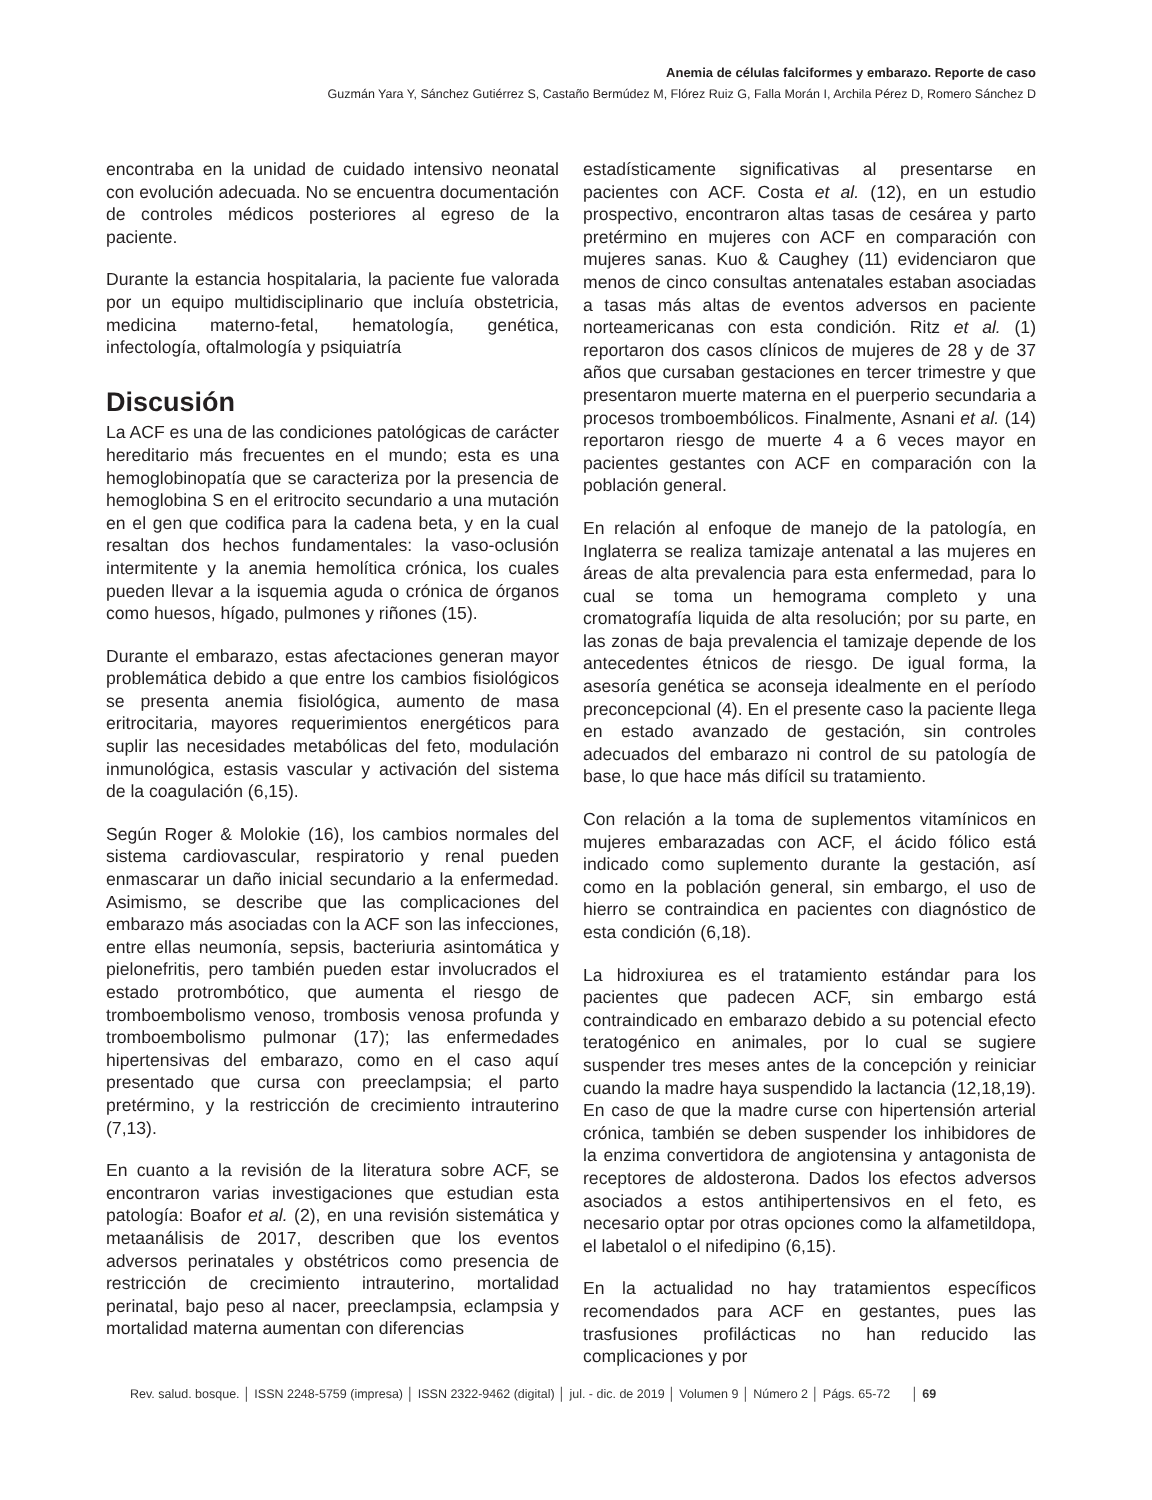Anemia de células falciformes y embarazo. Reporte de caso
Guzmán Yara Y, Sánchez Gutiérrez S, Castaño Bermúdez M, Flórez Ruiz G, Falla Morán I, Archila Pérez D, Romero Sánchez D
encontraba en la unidad de cuidado intensivo neonatal con evolución adecuada. No se encuentra documentación de controles médicos posteriores al egreso de la paciente.
Durante la estancia hospitalaria, la paciente fue valorada por un equipo multidisciplinario que incluía obstetricia, medicina materno-fetal, hematología, genética, infectología, oftalmología y psiquiatría
Discusión
La ACF es una de las condiciones patológicas de carácter hereditario más frecuentes en el mundo; esta es una hemoglobinopatía que se caracteriza por la presencia de hemoglobina S en el eritrocito secundario a una mutación en el gen que codifica para la cadena beta, y en la cual resaltan dos hechos fundamentales: la vaso-oclusión intermitente y la anemia hemolítica crónica, los cuales pueden llevar a la isquemia aguda o crónica de órganos como huesos, hígado, pulmones y riñones (15).
Durante el embarazo, estas afectaciones generan mayor problemática debido a que entre los cambios fisiológicos se presenta anemia fisiológica, aumento de masa eritrocitaria, mayores requerimientos energéticos para suplir las necesidades metabólicas del feto, modulación inmunológica, estasis vascular y activación del sistema de la coagulación (6,15).
Según Roger & Molokie (16), los cambios normales del sistema cardiovascular, respiratorio y renal pueden enmascarar un daño inicial secundario a la enfermedad. Asimismo, se describe que las complicaciones del embarazo más asociadas con la ACF son las infecciones, entre ellas neumonía, sepsis, bacteriuria asintomática y pielonefritis, pero también pueden estar involucrados el estado protrombótico, que aumenta el riesgo de tromboembolismo venoso, trombosis venosa profunda y tromboembolismo pulmonar (17); las enfermedades hipertensivas del embarazo, como en el caso aquí presentado que cursa con preeclampsia; el parto pretérmino, y la restricción de crecimiento intrauterino (7,13).
En cuanto a la revisión de la literatura sobre ACF, se encontraron varias investigaciones que estudian esta patología: Boafor et al. (2), en una revisión sistemática y metaanálisis de 2017, describen que los eventos adversos perinatales y obstétricos como presencia de restricción de crecimiento intrauterino, mortalidad perinatal, bajo peso al nacer, preeclampsia, eclampsia y mortalidad materna aumentan con diferencias
estadísticamente significativas al presentarse en pacientes con ACF. Costa et al. (12), en un estudio prospectivo, encontraron altas tasas de cesárea y parto pretérmino en mujeres con ACF en comparación con mujeres sanas. Kuo & Caughey (11) evidenciaron que menos de cinco consultas antenatales estaban asociadas a tasas más altas de eventos adversos en paciente norteamericanas con esta condición. Ritz et al. (1) reportaron dos casos clínicos de mujeres de 28 y de 37 años que cursaban gestaciones en tercer trimestre y que presentaron muerte materna en el puerperio secundaria a procesos tromboembólicos. Finalmente, Asnani et al. (14) reportaron riesgo de muerte 4 a 6 veces mayor en pacientes gestantes con ACF en comparación con la población general.
En relación al enfoque de manejo de la patología, en Inglaterra se realiza tamizaje antenatal a las mujeres en áreas de alta prevalencia para esta enfermedad, para lo cual se toma un hemograma completo y una cromatografía liquida de alta resolución; por su parte, en las zonas de baja prevalencia el tamizaje depende de los antecedentes étnicos de riesgo. De igual forma, la asesoría genética se aconseja idealmente en el período preconcepcional (4). En el presente caso la paciente llega en estado avanzado de gestación, sin controles adecuados del embarazo ni control de su patología de base, lo que hace más difícil su tratamiento.
Con relación a la toma de suplementos vitamínicos en mujeres embarazadas con ACF, el ácido fólico está indicado como suplemento durante la gestación, así como en la población general, sin embargo, el uso de hierro se contraindica en pacientes con diagnóstico de esta condición (6,18).
La hidroxiurea es el tratamiento estándar para los pacientes que padecen ACF, sin embargo está contraindicado en embarazo debido a su potencial efecto teratogénico en animales, por lo cual se sugiere suspender tres meses antes de la concepción y reiniciar cuando la madre haya suspendido la lactancia (12,18,19). En caso de que la madre curse con hipertensión arterial crónica, también se deben suspender los inhibidores de la enzima convertidora de angiotensina y antagonista de receptores de aldosterona. Dados los efectos adversos asociados a estos antihipertensivos en el feto, es necesario optar por otras opciones como la alfametildopa, el labetalol o el nifedipino (6,15).
En la actualidad no hay tratamientos específicos recomendados para ACF en gestantes, pues las trasfusiones profilácticas no han reducido las complicaciones y por
Rev. salud. bosque. │ ISSN 2248-5759 (impresa) │ ISSN 2322-9462 (digital) │ jul. - dic. de 2019 │ Volumen 9 │ Número 2 │ Págs. 65-72 │ 69